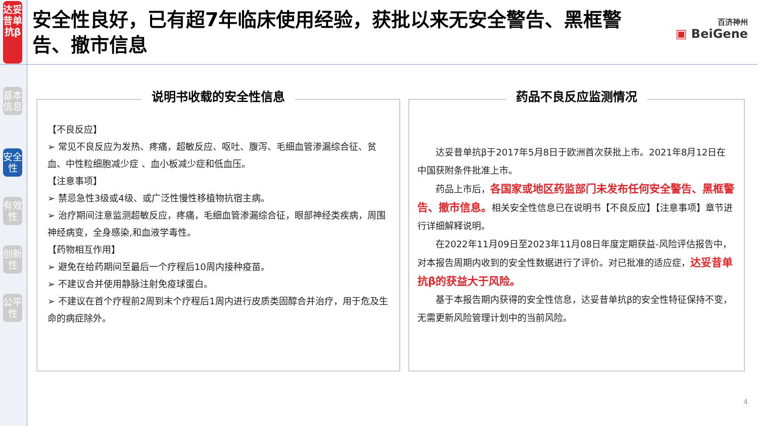达妥昔单抗β
基本信息
安全性
有效性
创新性
公平性
安全性良好，已有超7年临床使用经验，获批以来无安全警告、黑框警告、撤市信息
百济神州
▣ BeiGene
说明书收载的安全性信息
【不良反应】
➢ 常见不良反应为发热、疼痛，超敏反应、呕吐、腹泻、毛细血管渗漏综合征、贫血、中性粒细胞减少症 、血小板减少症和低血压。
【注意事项】
➢ 禁忌急性3级或4级、或广泛性慢性移植物抗宿主病。
➢ 治疗期间注意监测超敏反应，疼痛，毛细血管渗漏综合征，眼部神经类疾病，周围神经病变，全身感染,和血液学毒性。
【药物相互作用】
➢ 避免在给药期间至最后一个疗程后10周内接种疫苗。
➢ 不建议合并使用静脉注射免疫球蛋白。
➢ 不建议在首个疗程前2周到末个疗程后1周内进行皮质类固醇合并治疗，用于危及生命的病症除外。
药品不良反应监测情况
达妥昔单抗β于2017年5月8日于欧洲首次获批上市。2021年8月12日在中国获附条件批准上市。
药品上市后，各国家或地区药监部门未发布任何安全警告、黑框警告、撤市信息。相关安全性信息已在说明书【不良反应】【注意事项】章节进行详细解释说明。
在2022年11月09日至2023年11月08日年度定期获益-风险评估报告中，对本报告周期内收到的安全性数据进行了评价。对已批准的适应症，达妥昔单抗β的获益大于风险。
基于本报告期内获得的安全性信息，达妥昔单抗β的安全性特征保持不变，无需更新风险管理计划中的当前风险。
4